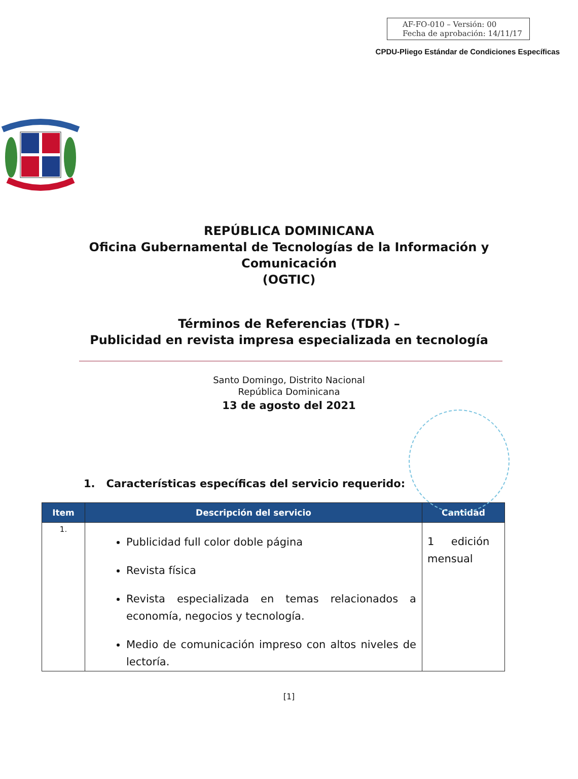AF-FO-010 – Versión: 00
Fecha de aprobación: 14/11/17
CPDU-Pliego Estándar de Condiciones Específicas
REPÚBLICA DOMINICANA
Oficina Gubernamental de Tecnologías de la Información y
Comunicación
(OGTIC)
Términos de Referencias (TDR) –
Publicidad en revista impresa especializada en tecnología
Santo Domingo, Distrito Nacional
República Dominicana
13 de agosto del 2021
1. Características específicas del servicio requerido:
| Item | Descripción del servicio | Cantidad |
| --- | --- | --- |
| 1. | Publicidad full color doble página Revista física Revista especializada en temas relacionados a economía, negocios y tecnología. Medio de comunicación impreso con altos niveles de lectoría. | 1 edición mensual |
[1]